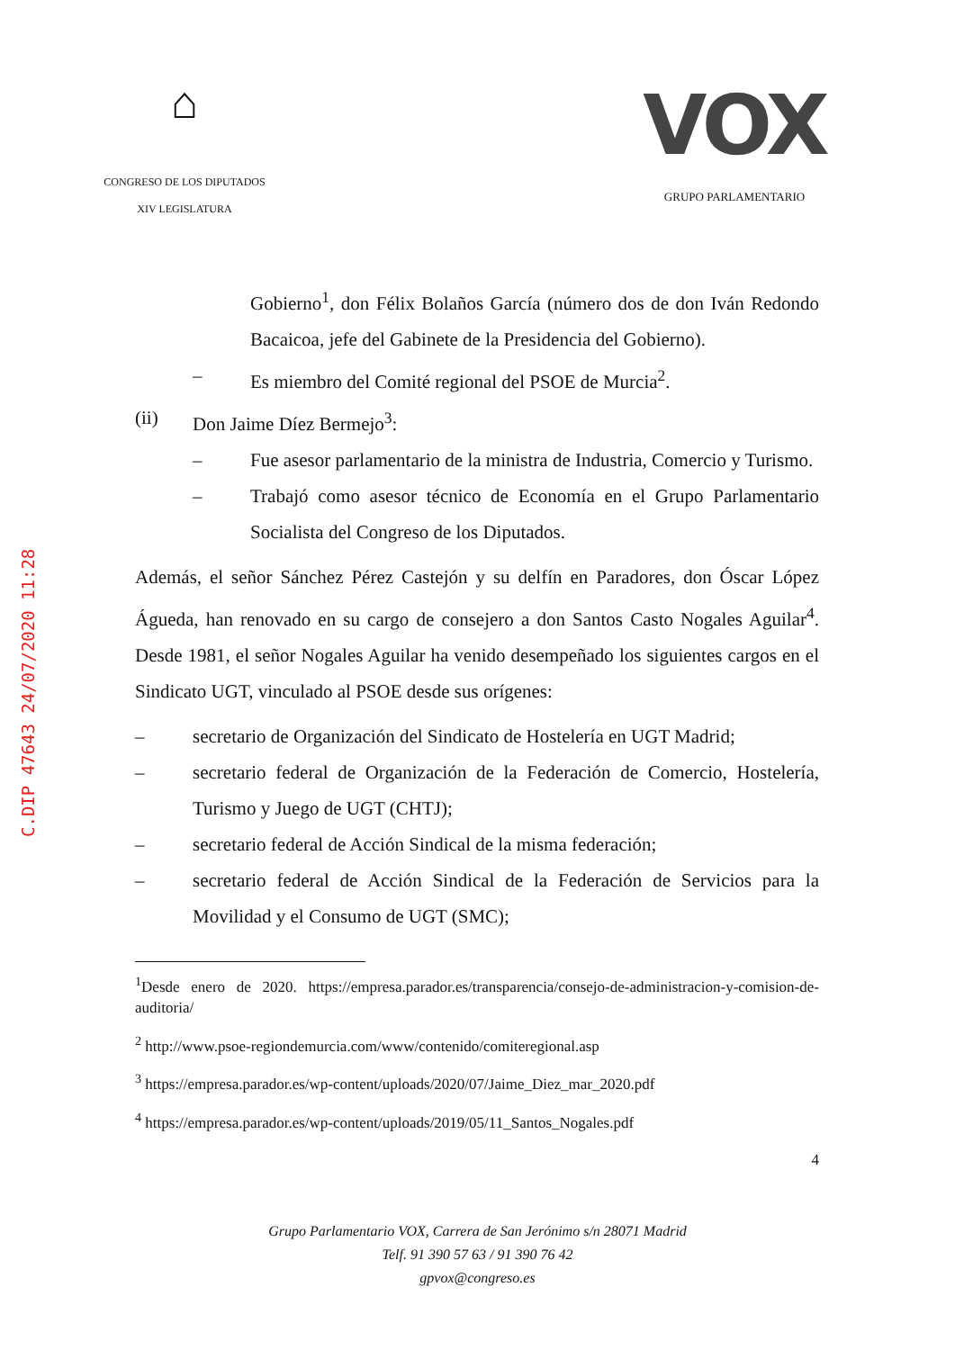⌂
CONGRESO DE LOS DIPUTADOS
XIV LEGISLATURA
VOX
GRUPO PARLAMENTARIO
C.DIP 47643 24/07/2020 11:28
Gobierno<sup>1</sup>, don Félix Bolaños García (número dos de don Iván Redondo Bacaicoa, jefe del Gabinete de la Presidencia del Gobierno).
– Es miembro del Comité regional del PSOE de Murcia<sup>2</sup>.
(ii) Don Jaime Díez Bermejo<sup>3</sup>:
– Fue asesor parlamentario de la ministra de Industria, Comercio y Turismo.
– Trabajó como asesor técnico de Economía en el Grupo Parlamentario Socialista del Congreso de los Diputados.
Además, el señor Sánchez Pérez Castejón y su delfín en Paradores, don Óscar López Águeda, han renovado en su cargo de consejero a don Santos Casto Nogales Aguilar<sup>4</sup>. Desde 1981, el señor Nogales Aguilar ha venido desempeñado los siguientes cargos en el Sindicato UGT, vinculado al PSOE desde sus orígenes:
– secretario de Organización del Sindicato de Hostelería en UGT Madrid;
– secretario federal de Organización de la Federación de Comercio, Hostelería, Turismo y Juego de UGT (CHTJ);
– secretario federal de Acción Sindical de la misma federación;
– secretario federal de Acción Sindical de la Federación de Servicios para la Movilidad y el Consumo de UGT (SMC);
<sup>1</sup> Desde enero de 2020. https://empresa.parador.es/transparencia/consejo-de-administracion-y-comision-de-auditoria/
<sup>2</sup> http://www.psoe-regiondemurcia.com/www/contenido/comiteregional.asp
<sup>3</sup> https://empresa.parador.es/wp-content/uploads/2020/07/Jaime_Diez_mar_2020.pdf
<sup>4</sup> https://empresa.parador.es/wp-content/uploads/2019/05/11_Santos_Nogales.pdf
4
Grupo Parlamentario VOX, Carrera de San Jerónimo s/n 28071 Madrid
Telf. 91 390 57 63 / 91 390 76 42
gpvox@congreso.es